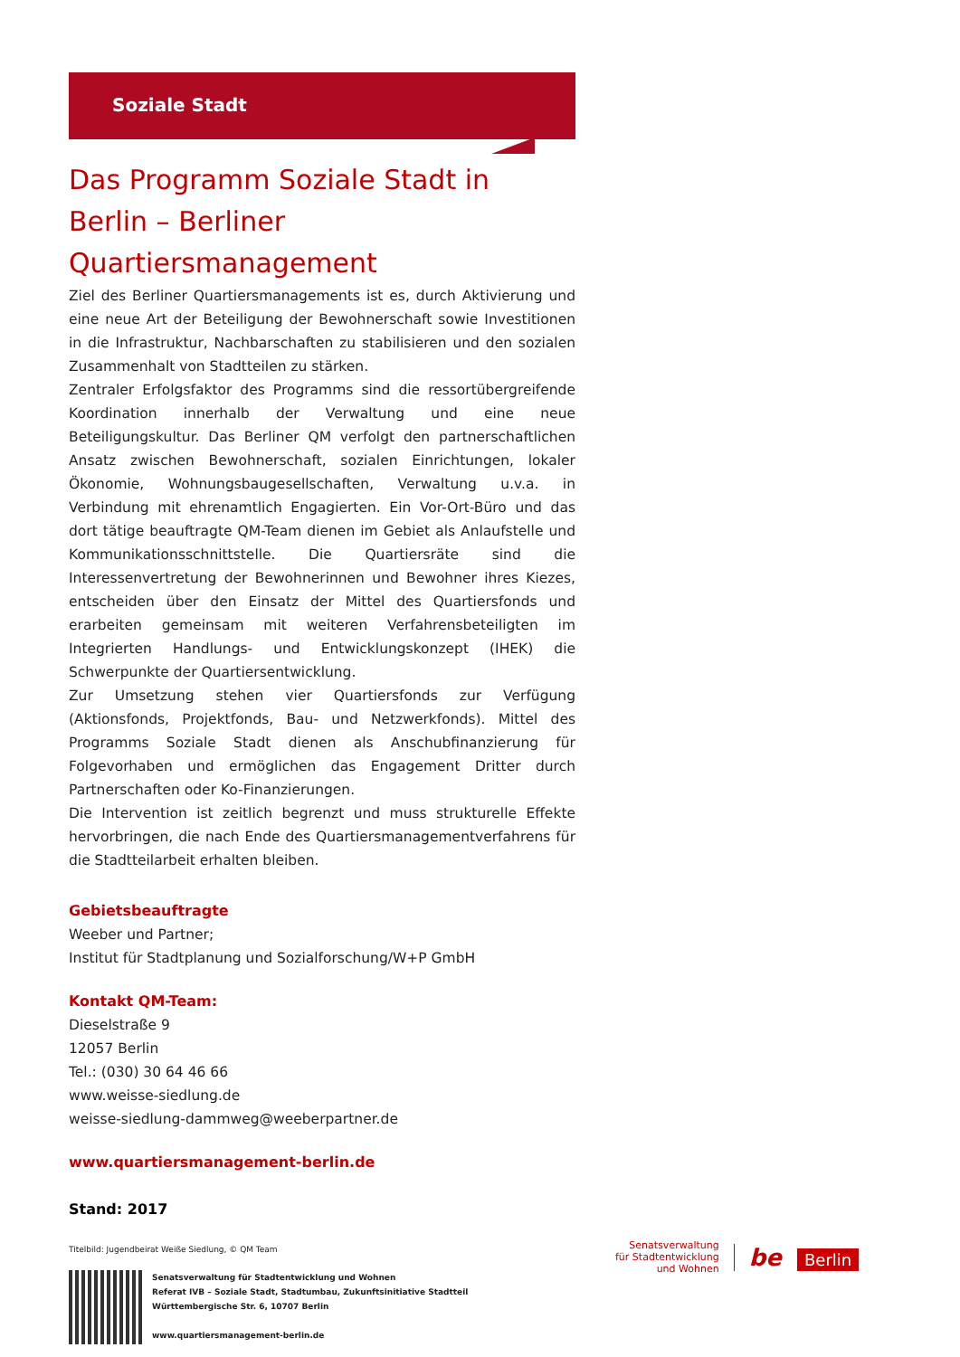Soziale Stadt
Das Programm Soziale Stadt in Berlin – Berliner Quartiersmanagement
Ziel des Berliner Quartiersmanagements ist es, durch Aktivierung und eine neue Art der Beteiligung der Bewohnerschaft sowie Investitionen in die Infrastruktur, Nachbarschaften zu stabilisieren und den sozialen Zusammenhalt von Stadtteilen zu stärken.
Zentraler Erfolgsfaktor des Programms sind die ressortübergreifende Koordination innerhalb der Verwaltung und eine neue Beteiligungskultur. Das Berliner QM verfolgt den partnerschaftlichen Ansatz zwischen Bewohnerschaft, sozialen Einrichtungen, lokaler Ökonomie, Wohnungsbaugesellschaften, Verwaltung u.v.a. in Verbindung mit ehrenamtlich Engagierten. Ein Vor-Ort-Büro und das dort tätige beauftragte QM-Team dienen im Gebiet als Anlaufstelle und Kommunikationsschnittstelle. Die Quartiersräte sind die Interessenvertretung der Bewohnerinnen und Bewohner ihres Kiezes, entscheiden über den Einsatz der Mittel des Quartiersfonds und erarbeiten gemeinsam mit weiteren Verfahrensbeteiligten im Integrierten Handlungs- und Entwicklungskonzept (IHEK) die Schwerpunkte der Quartiersentwicklung.
Zur Umsetzung stehen vier Quartiersfonds zur Verfügung (Aktionsfonds, Projektfonds, Bau- und Netzwerkfonds). Mittel des Programms Soziale Stadt dienen als Anschubfinanzierung für Folgevorhaben und ermöglichen das Engagement Dritter durch Partnerschaften oder Ko-Finanzierungen.
Die Intervention ist zeitlich begrenzt und muss strukturelle Effekte hervorbringen, die nach Ende des Quartiersmanagementverfahrens für die Stadtteilarbeit erhalten bleiben.
Gebietsbeauftragte
Weeber und Partner;
Institut für Stadtplanung und Sozialforschung/W+P GmbH
Kontakt QM-Team:
Dieselstraße 9
12057 Berlin
Tel.: (030) 30 64 46 66
www.weisse-siedlung.de
weisse-siedlung-dammweg@weeberpartner.de
www.quartiersmanagement-berlin.de
Stand: 2017
Titelbild: Jugendbeirat Weiße Siedlung, © QM Team
Senatsverwaltung für Stadtentwicklung und Wohnen
Referat IVB – Soziale Stadt, Stadtumbau, Zukunftsinitiative Stadtteil
Württembergische Str. 6, 10707 Berlin
www.quartiersmanagement-berlin.de
Senatsverwaltung
für Stadtentwicklung
und Wohnen
be Berlin